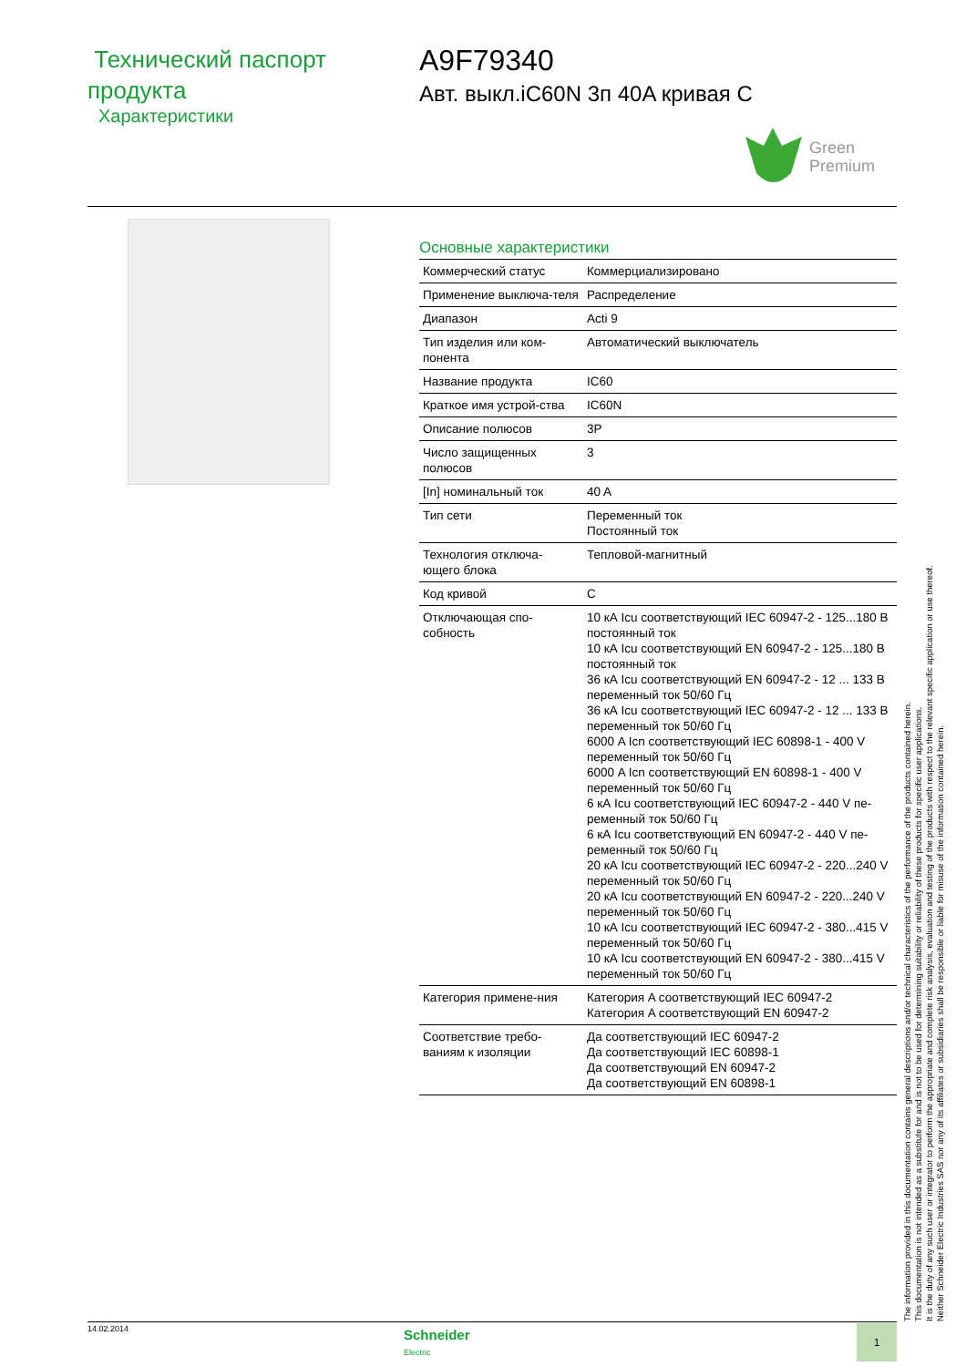Технический паспорт продукта
Характеристики
A9F79340
Авт. выкл.iC60N 3п 40A кривая C
Green
Premium
Основные характеристики
| Коммерческий статус | Коммерциализировано |
| Применение выключа-теля | Распределение |
| Диапазон | Acti 9 |
| Тип изделия или ком-понента | Автоматический выключатель |
| Название продукта | IC60 |
| Краткое имя устрой-ства | IC60N |
| Описание полюсов | 3P |
| Число защищенных полюсов | 3 |
| [In] номинальный ток | 40 A |
| Тип сети | Переменный ток Постоянный ток |
| Технология отключа-ющего блока | Тепловой-магнитный |
| Код кривой | C |
| Отключающая спо-собность | 10 кА Icu соответствующий IEC 60947-2 - 125...180 В постоянный ток 10 кА Icu соответствующий EN 60947-2 - 125...180 В постоянный ток 36 кА Icu соответствующий EN 60947-2 - 12 ... 133 В переменный ток 50/60 Гц 36 кА Icu соответствующий IEC 60947-2 - 12 ... 133 В переменный ток 50/60 Гц 6000 A Icn соответствующий IEC 60898-1 - 400 V переменный ток 50/60 Гц 6000 A Icn соответствующий EN 60898-1 - 400 V переменный ток 50/60 Гц 6 кА Icu соответствующий IEC 60947-2 - 440 V пе-ременный ток 50/60 Гц 6 кА Icu соответствующий EN 60947-2 - 440 V пе-ременный ток 50/60 Гц 20 кА Icu соответствующий IEC 60947-2 - 220...240 V переменный ток 50/60 Гц 20 кА Icu соответствующий EN 60947-2 - 220...240 V переменный ток 50/60 Гц 10 кА Icu соответствующий IEC 60947-2 - 380...415 V переменный ток 50/60 Гц 10 кА Icu соответствующий EN 60947-2 - 380...415 V переменный ток 50/60 Гц |
| Категория примене-ния | Категория A соответствующий IEC 60947-2 Категория A соответствующий EN 60947-2 |
| Соответствие требо-ваниям к изоляции | Да соответствующий IEC 60947-2 Да соответствующий IEC 60898-1 Да соответствующий EN 60947-2 Да соответствующий EN 60898-1 |
The information provided in this documentation contains general descriptions and/or technical characteristics of the performance of the products contained herein.
This documentation is not intended as a substitute for and is not to be used for determining suitability or reliability of these products for specific user applications.
It is the duty of any such user or integrator to perform the appropriate and complete risk analysis, evaluation and testing of the products with respect to the relevant specific application or use thereof.
Neither Schneider Electric Industries SAS nor any of its affiliates or subsidiaries shall be responsible or liable for misuse of the information contained herein.
14.02.2014
Schneider
Electric
1